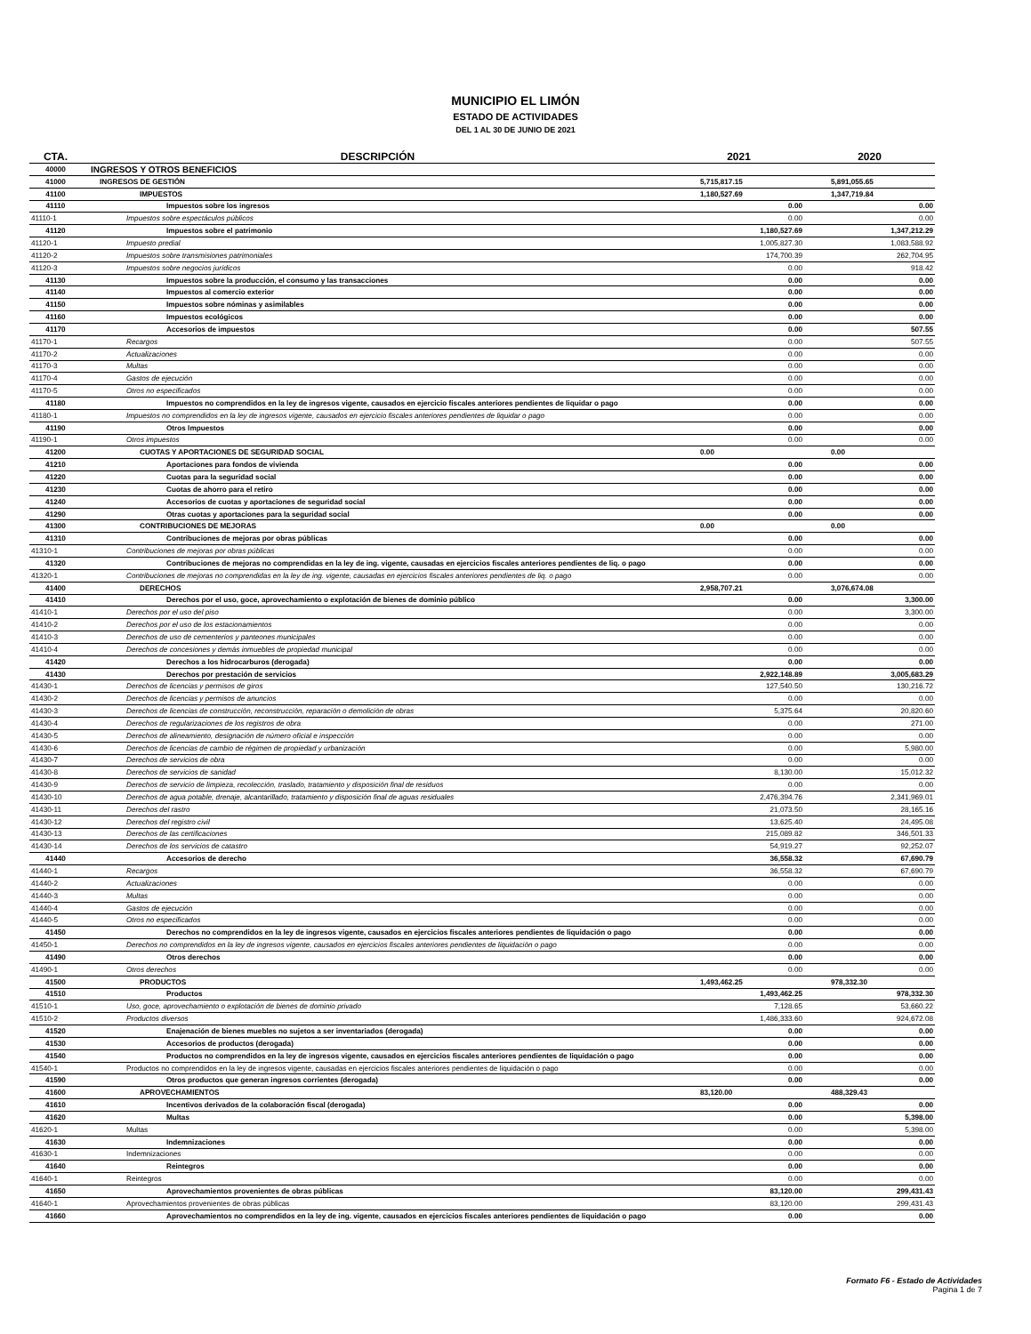MUNICIPIO EL LIMÓN
ESTADO DE ACTIVIDADES
DEL 1 AL 30 DE JUNIO DE 2021
| CTA. | DESCRIPCIÓN | 2021 | 2020 |
| --- | --- | --- | --- |
| 40000 | INGRESOS Y OTROS BENEFICIOS | | |
| 41000 | INGRESOS DE GESTIÓN | 5,715,817.15 | 5,891,055.65 |
| 41100 | IMPUESTOS | 1,180,527.69 | 1,347,719.84 |
| 41110 | Impuestos sobre los ingresos | 0.00 | 0.00 |
| 41110-1 | Impuestos sobre espectáculos públicos | 0.00 | 0.00 |
| 41120 | Impuestos sobre el patrimonio | 1,180,527.69 | 1,347,212.29 |
| 41120-1 | Impuesto predial | 1,005,827.30 | 1,083,588.92 |
| 41120-2 | Impuestos sobre transmisiones patrimoniales | 174,700.39 | 262,704.95 |
| 41120-3 | Impuestos sobre negocios jurídicos | 0.00 | 918.42 |
| 41130 | Impuestos sobre la producción, el consumo y las transacciones | 0.00 | 0.00 |
| 41140 | Impuestos al comercio exterior | 0.00 | 0.00 |
| 41150 | Impuestos sobre nóminas y asimilables | 0.00 | 0.00 |
| 41160 | Impuestos ecológicos | 0.00 | 0.00 |
| 41170 | Accesorios de impuestos | 0.00 | 507.55 |
| 41170-1 | Recargos | 0.00 | 507.55 |
| 41170-2 | Actualizaciones | 0.00 | 0.00 |
| 41170-3 | Multas | 0.00 | 0.00 |
| 41170-4 | Gastos de ejecución | 0.00 | 0.00 |
| 41170-5 | Otros no especificados | 0.00 | 0.00 |
| 41180 | Impuestos no comprendidos en la ley de ingresos vigente, causados en ejercicio fiscales anteriores pendientes de liquidar o pago | 0.00 | 0.00 |
| 41180-1 | Impuestos no comprendidos en la ley de ingresos vigente, causados en ejercicio fiscales anteriores pendientes de liquidar o pago | 0.00 | 0.00 |
| 41190 | Otros Impuestos | 0.00 | 0.00 |
| 41190-1 | Otros impuestos | 0.00 | 0.00 |
| 41200 | CUOTAS Y APORTACIONES DE SEGURIDAD SOCIAL | 0.00 | 0.00 |
| 41210 | Aportaciones para fondos de vivienda | 0.00 | 0.00 |
| 41220 | Cuotas para la seguridad social | 0.00 | 0.00 |
| 41230 | Cuotas de ahorro para el retiro | 0.00 | 0.00 |
| 41240 | Accesorios de cuotas y aportaciones de seguridad social | 0.00 | 0.00 |
| 41290 | Otras cuotas y aportaciones para la seguridad social | 0.00 | 0.00 |
| 41300 | CONTRIBUCIONES DE MEJORAS | 0.00 | 0.00 |
| 41310 | Contribuciones de mejoras por obras públicas | 0.00 | 0.00 |
| 41310-1 | Contribuciones de mejoras por obras públicas | 0.00 | 0.00 |
| 41320 | Contribuciones de mejoras no comprendidas en la ley de ing. vigente, causadas en ejercicios fiscales anteriores pendientes de liq. o pago | 0.00 | 0.00 |
| 41320-1 | Contribuciones de mejoras no comprendidas en la ley de ing. vigente, causadas en ejercicios fiscales anteriores pendientes de liq. o pago | 0.00 | 0.00 |
| 41400 | DERECHOS | 2,958,707.21 | 3,076,674.08 |
| 41410 | Derechos por el uso, goce, aprovechamiento o explotación de bienes de dominio público | 0.00 | 3,300.00 |
| 41410-1 | Derechos por el uso del piso | 0.00 | 3,300.00 |
| 41410-2 | Derechos por el uso de los estacionamientos | 0.00 | 0.00 |
| 41410-3 | Derechos de uso de cementerios y panteones municipales | 0.00 | 0.00 |
| 41410-4 | Derechos de concesiones y demás inmuebles de propiedad municipal | 0.00 | 0.00 |
| 41420 | Derechos a los hidrocarburos (derogada) | 0.00 | 0.00 |
| 41430 | Derechos por prestación de servicios | 2,922,148.89 | 3,005,683.29 |
| 41430-1 | Derechos de licencias y permisos de giros | 127,540.50 | 130,216.72 |
| 41430-2 | Derechos de licencias y permisos de anuncios | 0.00 | 0.00 |
| 41430-3 | Derechos de licencias de construcción, reconstrucción, reparación o demolición de obras | 5,375.64 | 20,820.60 |
| 41430-4 | Derechos de regularizaciones de los registros de obra | 0.00 | 271.00 |
| 41430-5 | Derechos de alineamiento, designación de número oficial e inspección | 0.00 | 0.00 |
| 41430-6 | Derechos de licencias de cambio de régimen de propiedad y urbanización | 0.00 | 5,980.00 |
| 41430-7 | Derechos de servicios de obra | 0.00 | 0.00 |
| 41430-8 | Derechos de servicios de sanidad | 8,130.00 | 15,012.32 |
| 41430-9 | Derechos de servicio de limpieza, recolección, traslado, tratamiento y disposición final de residuos | 0.00 | 0.00 |
| 41430-10 | Derechos de agua potable, drenaje, alcantarillado, tratamiento y disposición final de aguas residuales | 2,476,394.76 | 2,341,969.01 |
| 41430-11 | Derechos del rastro | 21,073.50 | 28,165.16 |
| 41430-12 | Derechos del registro civil | 13,625.40 | 24,495.08 |
| 41430-13 | Derechos de las certificaciones | 215,089.82 | 346,501.33 |
| 41430-14 | Derechos de los servicios de catastro | 54,919.27 | 92,252.07 |
| 41440 | Accesorios de derecho | 36,558.32 | 67,690.79 |
| 41440-1 | Recargos | 36,558.32 | 67,690.79 |
| 41440-2 | Actualizaciones | 0.00 | 0.00 |
| 41440-3 | Multas | 0.00 | 0.00 |
| 41440-4 | Gastos de ejecución | 0.00 | 0.00 |
| 41440-5 | Otros no especificados | 0.00 | 0.00 |
| 41450 | Derechos no comprendidos en la ley de ingresos vigente, causados en ejercicios fiscales anteriores pendientes de liquidación o pago | 0.00 | 0.00 |
| 41450-1 | Derechos no comprendidos en la ley de ingresos vigente, causados en ejercicios fiscales anteriores pendientes de liquidación o pago | 0.00 | 0.00 |
| 41490 | Otros derechos | 0.00 | 0.00 |
| 41490-1 | Otros derechos | 0.00 | 0.00 |
| 41500 | PRODUCTOS | 1,493,462.25 | 978,332.30 |
| 41510 | Productos | 1,493,462.25 | 978,332.30 |
| 41510-1 | Uso, goce, aprovechamiento o explotación de bienes de dominio privado | 7,128.65 | 53,660.22 |
| 41510-2 | Productos diversos | 1,486,333.60 | 924,672.08 |
| 41520 | Enajenación de bienes muebles no sujetos a ser inventariados (derogada) | 0.00 | 0.00 |
| 41530 | Accesorios de productos (derogada) | 0.00 | 0.00 |
| 41540 | Productos no comprendidos en la ley de ingresos vigente, causados en ejercicios fiscales anteriores pendientes de liquidación o pago | 0.00 | 0.00 |
| 41540-1 | Productos no comprendidos en la ley de ingresos vigente, causadas en ejercicios fiscales anteriores pendientes de liquidación o pago | 0.00 | 0.00 |
| 41590 | Otros productos que generan ingresos corrientes (derogada) | 0.00 | 0.00 |
| 41600 | APROVECHAMIENTOS | 83,120.00 | 488,329.43 |
| 41610 | Incentivos derivados de la colaboración fiscal (derogada) | 0.00 | 0.00 |
| 41620 | Multas | 0.00 | 5,398.00 |
| 41620-1 | Multas | 0.00 | 5,398.00 |
| 41630 | Indemnizaciones | 0.00 | 0.00 |
| 41630-1 | Indemnizaciones | 0.00 | 0.00 |
| 41640 | Reintegros | 0.00 | 0.00 |
| 41640-1 | Reintegros | 0.00 | 0.00 |
| 41650 | Aprovechamientos provenientes de obras públicas | 83,120.00 | 299,431.43 |
| 41640-1 | Aprovechamientos provenientes de obras públicas | 83,120.00 | 299,431.43 |
| 41660 | Aprovechamientos no comprendidos en la ley de ing. vigente, causados en ejercicios fiscales anteriores pendientes de liquidación o pago | 0.00 | 0.00 |
Formato F6 - Estado de Actividades
Pagina 1 de 7